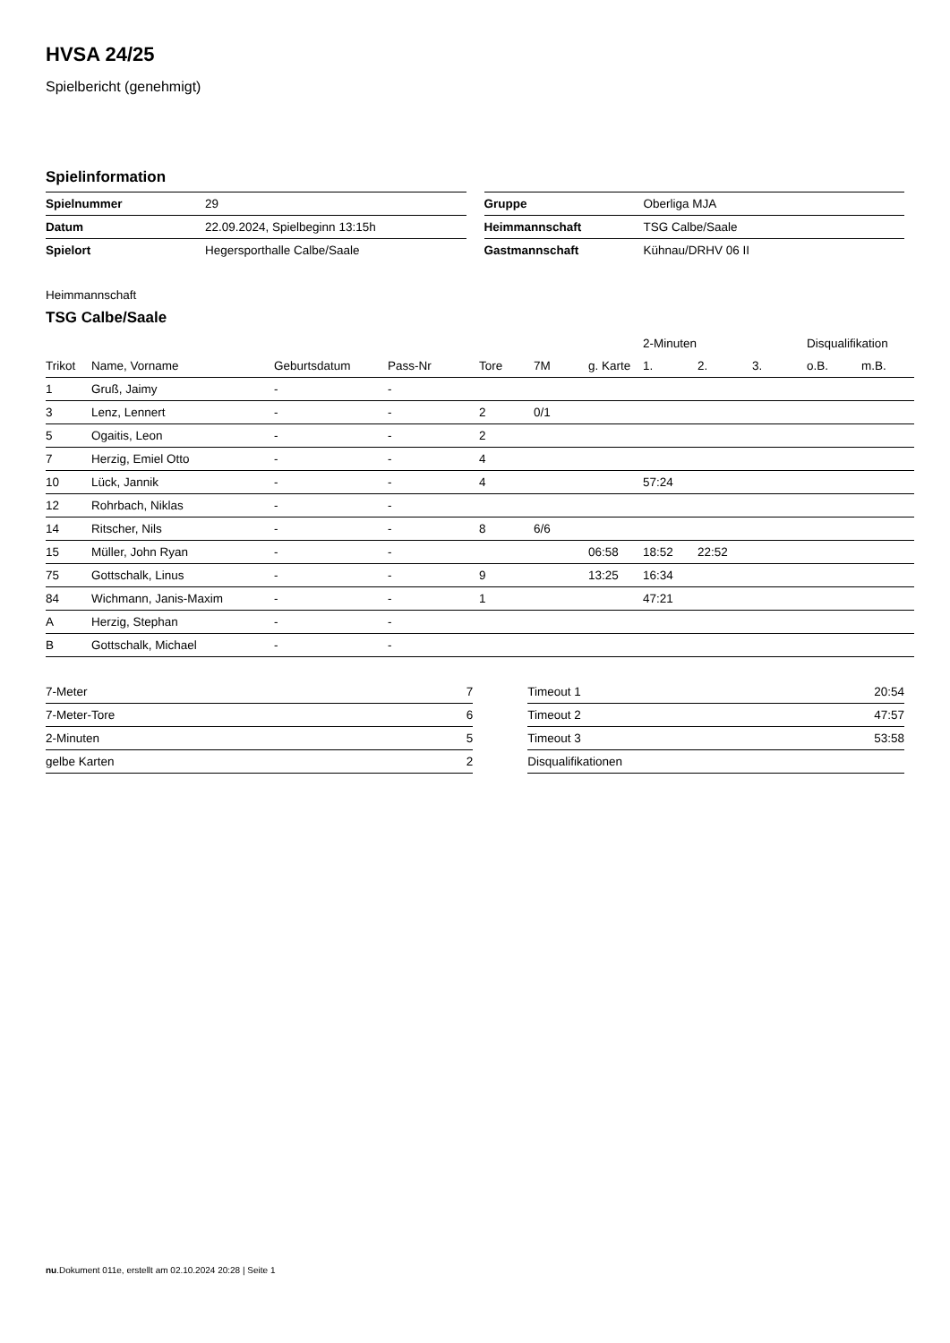HVSA 24/25
Spielbericht (genehmigt)
Spielinformation
| Spielnummer | 29 |
| Datum | 22.09.2024, Spielbeginn 13:15h |
| Spielort | Hegersporthalle Calbe/Saale |
| Gruppe | Oberliga MJA |
| Heimmannschaft | TSG Calbe/Saale |
| Gastmannschaft | Kühnau/DRHV 06 II |
Heimmannschaft
TSG Calbe/Saale
| | | | | | | | 2-Minuten | | | Disqualifikation | |
| --- | --- | --- | --- | --- | --- | --- | --- | --- | --- | --- | --- |
| Trikot | Name, Vorname | Geburtsdatum | Pass-Nr | Tore | 7M | g. Karte | 1. | 2. | 3. | o.B. | m.B. |
| 1 | Gruß, Jaimy | - | - | | | | | | | | |
| 3 | Lenz, Lennert | - | - | 2 | 0/1 | | | | | | |
| 5 | Ogaitis, Leon | - | - | 2 | | | | | | | |
| 7 | Herzig, Emiel Otto | - | - | 4 | | | | | | | |
| 10 | Lück, Jannik | - | - | 4 | | | 57:24 | | | | |
| 12 | Rohrbach, Niklas | - | - | | | | | | | | |
| 14 | Ritscher, Nils | - | - | 8 | 6/6 | | | | | | |
| 15 | Müller, John Ryan | - | - | | | 06:58 | 18:52 | 22:52 | | | |
| 75 | Gottschalk, Linus | - | - | 9 | | 13:25 | 16:34 | | | | |
| 84 | Wichmann, Janis-Maxim | - | - | 1 | | | 47:21 | | | | |
| A | Herzig, Stephan | - | - | | | | | | | | |
| B | Gottschalk, Michael | - | - | | | | | | | | |
| 7-Meter | 7 |
| 7-Meter-Tore | 6 |
| 2-Minuten | 5 |
| gelbe Karten | 2 |
| Timeout 1 | 20:54 |
| Timeout 2 | 47:57 |
| Timeout 3 | 53:58 |
| Disqualifikationen | |
nu.Dokument 011e, erstellt am 02.10.2024 20:28 | Seite 1